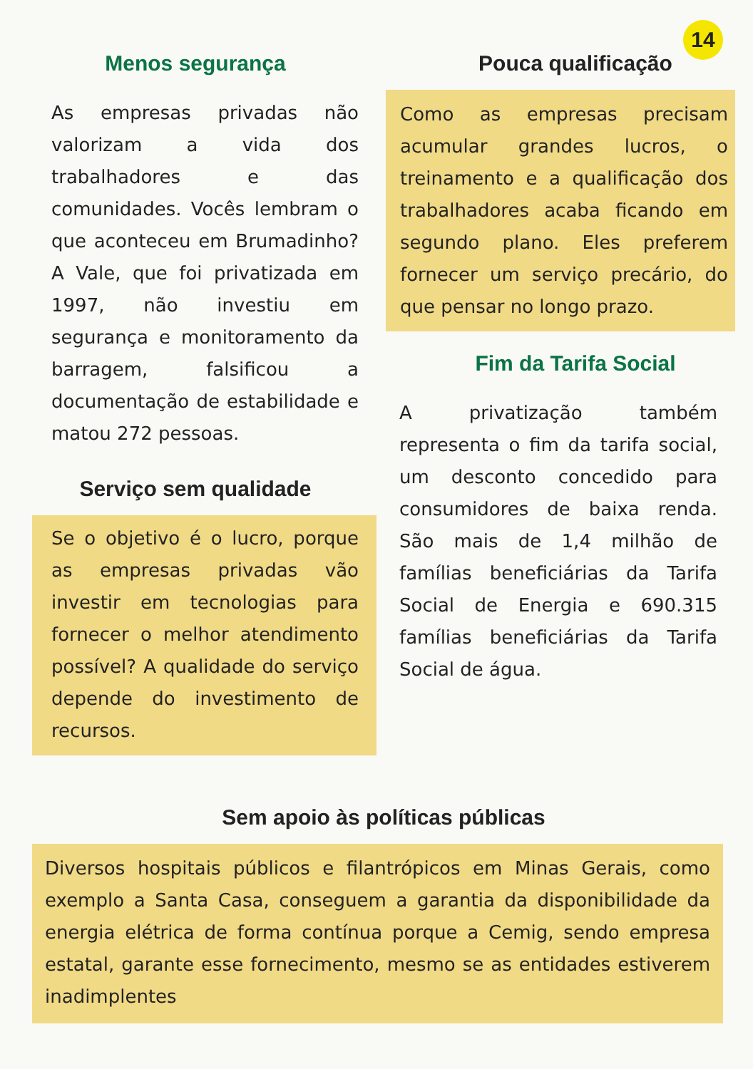14
Menos segurança
As empresas privadas não valorizam a vida dos trabalhadores e das comunidades. Vocês lembram o que aconteceu em Brumadinho? A Vale, que foi privatizada em 1997, não investiu em segurança e monitoramento da barragem, falsificou a documentação de estabilidade e matou 272 pessoas.
Serviço sem qualidade
Se o objetivo é o lucro, porque as empresas privadas vão investir em tecnologias para fornecer o melhor atendimento possível? A qualidade do serviço depende do investimento de recursos.
Pouca qualificação
Como as empresas precisam acumular grandes lucros, o treinamento e a qualificação dos trabalhadores acaba ficando em segundo plano. Eles preferem fornecer um serviço precário, do que pensar no longo prazo.
Fim da Tarifa Social
A privatização também representa o fim da tarifa social, um desconto concedido para consumidores de baixa renda. São mais de 1,4 milhão de famílias beneficiárias da Tarifa Social de Energia e 690.315 famílias beneficiárias da Tarifa Social de água.
Sem apoio às políticas públicas
Diversos hospitais públicos e filantrópicos em Minas Gerais, como exemplo a Santa Casa, conseguem a garantia da disponibilidade da energia elétrica de forma contínua porque a Cemig, sendo empresa estatal, garante esse fornecimento, mesmo se as entidades estiverem inadimplentes